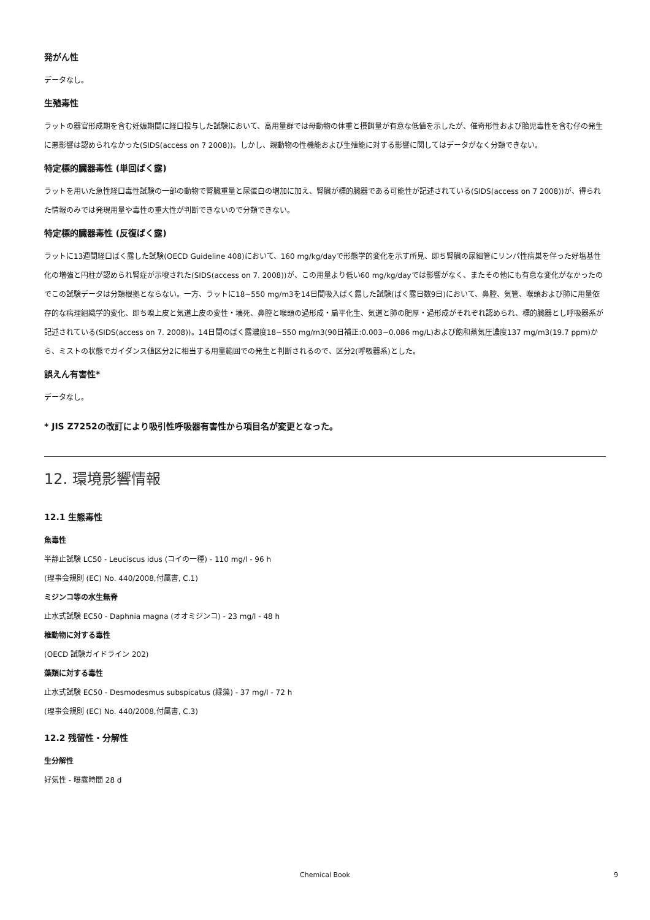発がん性
データなし。
生殖毒性
ラットの器官形成期を含む妊娠期間に経口投与した試験において、高用量群では母動物の体重と摂餌量が有意な低値を示したが、催奇形性および胎児毒性を含む仔の発生に悪影響は認められなかった(SIDS(access on 7 2008))。しかし、親動物の性機能および生殖能に対する影響に関してはデータがなく分類できない。
特定標的臓器毒性 (単回ばく露)
ラットを用いた急性経口毒性試験の一部の動物で腎臓重量と尿蛋白の増加に加え、腎臓が標的臓器である可能性が記述されている(SIDS(access on 7 2008))が、得られた情報のみでは発現用量や毒性の重大性が判断できないので分類できない。
特定標的臓器毒性 (反復ばく露)
ラットに13週間経口ばく露した試験(OECD Guideline 408)において、160 mg/kg/dayで形態学的変化を示す所見、即ち腎臓の尿細管にリンパ性病巣を伴った好塩基性化の増強と円柱が認められ腎症が示唆された(SIDS(access on 7. 2008))が、この用量より低い60 mg/kg/dayでは影響がなく、またその他にも有意な変化がなかったのでこの試験データは分類根拠とならない。一方、ラットに18~550 mg/m3を14日間吸入ばく露した試験(ばく露日数9日)において、鼻腔、気管、喉頭および肺に用量依存的な病理組織学的変化、即ち嗅上皮と気道上皮の変性・壊死、鼻腔と喉頭の過形成・扁平化生、気道と肺の肥厚・過形成がそれぞれ認められ、標的臓器とし呼吸器系が記述されている(SIDS(access on 7. 2008))。14日間のばく露濃度18~550 mg/m3(90日補正:0.003~0.086 mg/L)および飽和蒸気圧濃度137 mg/m3(19.7 ppm)から、ミストの状態でガイダンス値区分2に相当する用量範囲での発生と判断されるので、区分2(呼吸器系)とした。
誤えん有害性*
データなし。
* JIS Z7252の改訂により吸引性呼吸器有害性から項目名が変更となった。
12. 環境影響情報
12.1 生態毒性
魚毒性
半静止試験 LC50 - Leuciscus idus (コイの一種) - 110 mg/l - 96 h
(理事会規則 (EC) No. 440/2008,付属書, C.1)
ミジンコ等の水生無脊
止水式試験 EC50 - Daphnia magna (オオミジンコ) - 23 mg/l - 48 h
椎動物に対する毒性
(OECD 試験ガイドライン 202)
藻類に対する毒性
止水式試験 EC50 - Desmodesmus subspicatus (緑藻) - 37 mg/l - 72 h
(理事会規則 (EC) No. 440/2008,付属書, C.3)
12.2 残留性・分解性
生分解性
好気性 - 曝露時間 28 d
Chemical Book 9